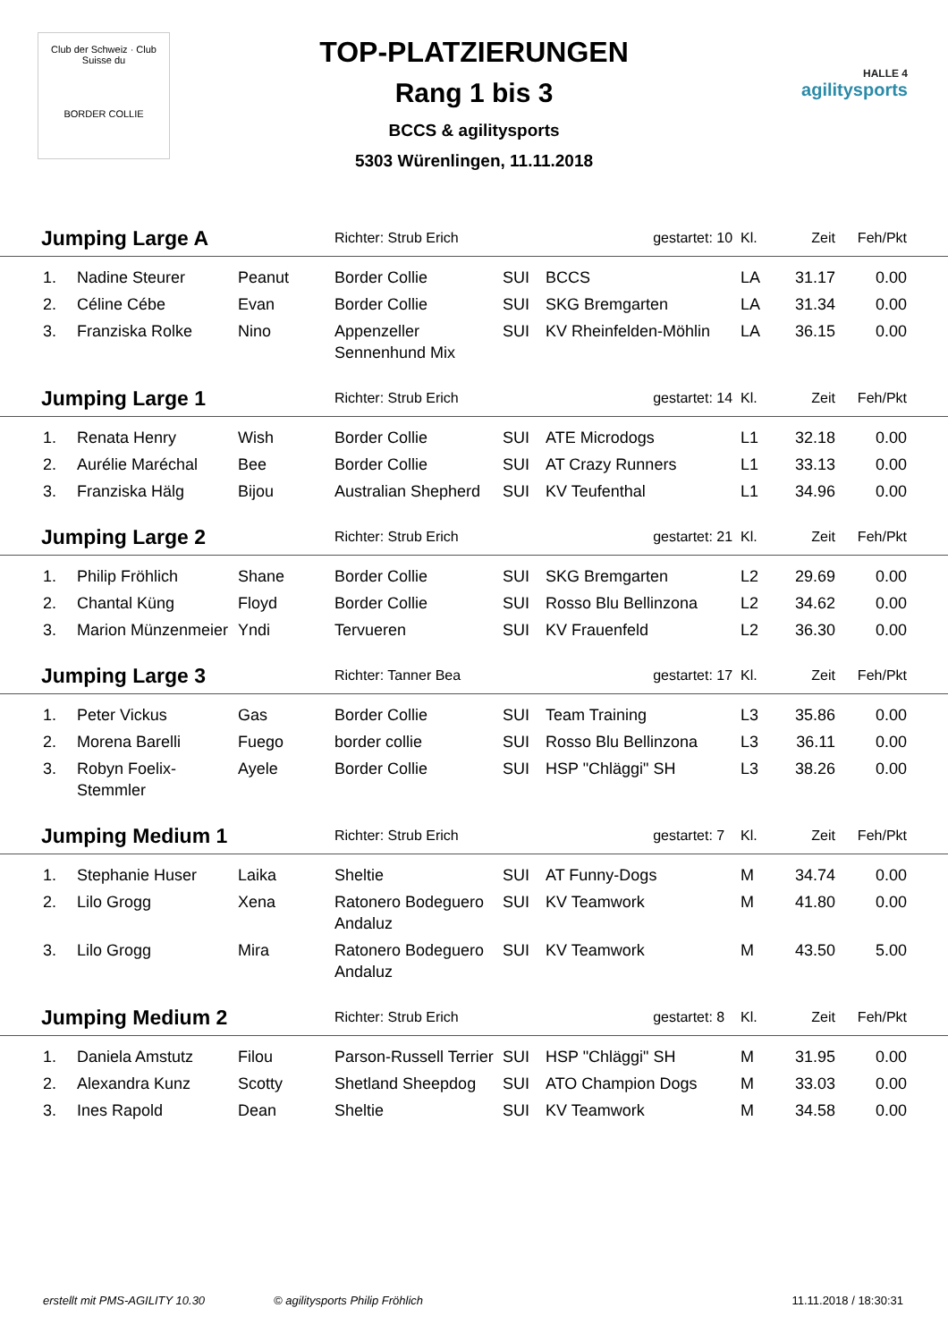Club der Schweiz · Club Suisse du
BORDER COLLIE
TOP-PLATZIERUNGEN
Rang 1 bis 3
BCCS & agilitysports
5303 Würenlingen, 11.11.2018
HALLE 4
agilitysports
| Jumping Large A | | | Richter: Strub Erich | | gestartet: 10 | Kl. | Zeit | Feh/Pkt | |
| 1. | Nadine Steurer | Peanut | Border Collie | SUI | BCCS | LA | 31.17 | 0.00 | |
| 2. | Céline Cébe | Evan | Border Collie | SUI | SKG Bremgarten | LA | 31.34 | 0.00 | |
| 3. | Franziska Rolke | Nino | Appenzeller Sennenhund Mix | SUI | KV Rheinfelden-Möhlin | LA | 36.15 | 0.00 | |
| Jumping Large 1 | | | Richter: Strub Erich | | gestartet: 14 | Kl. | Zeit | Feh/Pkt | |
| 1. | Renata Henry | Wish | Border Collie | SUI | ATE Microdogs | L1 | 32.18 | 0.00 | |
| 2. | Aurélie Maréchal | Bee | Border Collie | SUI | AT Crazy Runners | L1 | 33.13 | 0.00 | |
| 3. | Franziska Hälg | Bijou | Australian Shepherd | SUI | KV Teufenthal | L1 | 34.96 | 0.00 | |
| Jumping Large 2 | | | Richter: Strub Erich | | gestartet: 21 | Kl. | Zeit | Feh/Pkt | |
| 1. | Philip Fröhlich | Shane | Border Collie | SUI | SKG Bremgarten | L2 | 29.69 | 0.00 | |
| 2. | Chantal Küng | Floyd | Border Collie | SUI | Rosso Blu Bellinzona | L2 | 34.62 | 0.00 | |
| 3. | Marion Münzenmeier | Yndi | Tervueren | SUI | KV Frauenfeld | L2 | 36.30 | 0.00 | |
| Jumping Large 3 | | | Richter: Tanner Bea | | gestartet: 17 | Kl. | Zeit | Feh/Pkt | |
| 1. | Peter Vickus | Gas | Border Collie | SUI | Team Training | L3 | 35.86 | 0.00 | |
| 2. | Morena Barelli | Fuego | border collie | SUI | Rosso Blu Bellinzona | L3 | 36.11 | 0.00 | |
| 3. | Robyn Foelix-Stemmler | Ayele | Border Collie | SUI | HSP "Chläggi" SH | L3 | 38.26 | 0.00 | |
| Jumping Medium 1 | | | Richter: Strub Erich | | gestartet: 7 | Kl. | Zeit | Feh/Pkt | |
| 1. | Stephanie Huser | Laika | Sheltie | SUI | AT Funny-Dogs | M | 34.74 | 0.00 | |
| 2. | Lilo Grogg | Xena | Ratonero Bodeguero Andaluz | SUI | KV Teamwork | M | 41.80 | 0.00 | |
| 3. | Lilo Grogg | Mira | Ratonero Bodeguero Andaluz | SUI | KV Teamwork | M | 43.50 | 5.00 | |
| Jumping Medium 2 | | | Richter: Strub Erich | | gestartet: 8 | Kl. | Zeit | Feh/Pkt | |
| 1. | Daniela Amstutz | Filou | Parson-Russell Terrier | SUI | HSP "Chläggi" SH | M | 31.95 | 0.00 | |
| 2. | Alexandra Kunz | Scotty | Shetland Sheepdog | SUI | ATO Champion Dogs | M | 33.03 | 0.00 | |
| 3. | Ines Rapold | Dean | Sheltie | SUI | KV Teamwork | M | 34.58 | 0.00 | |
erstellt mit PMS-AGILITY 10.30 © agilitysports Philip Fröhlich 11.11.2018 / 18:30:31